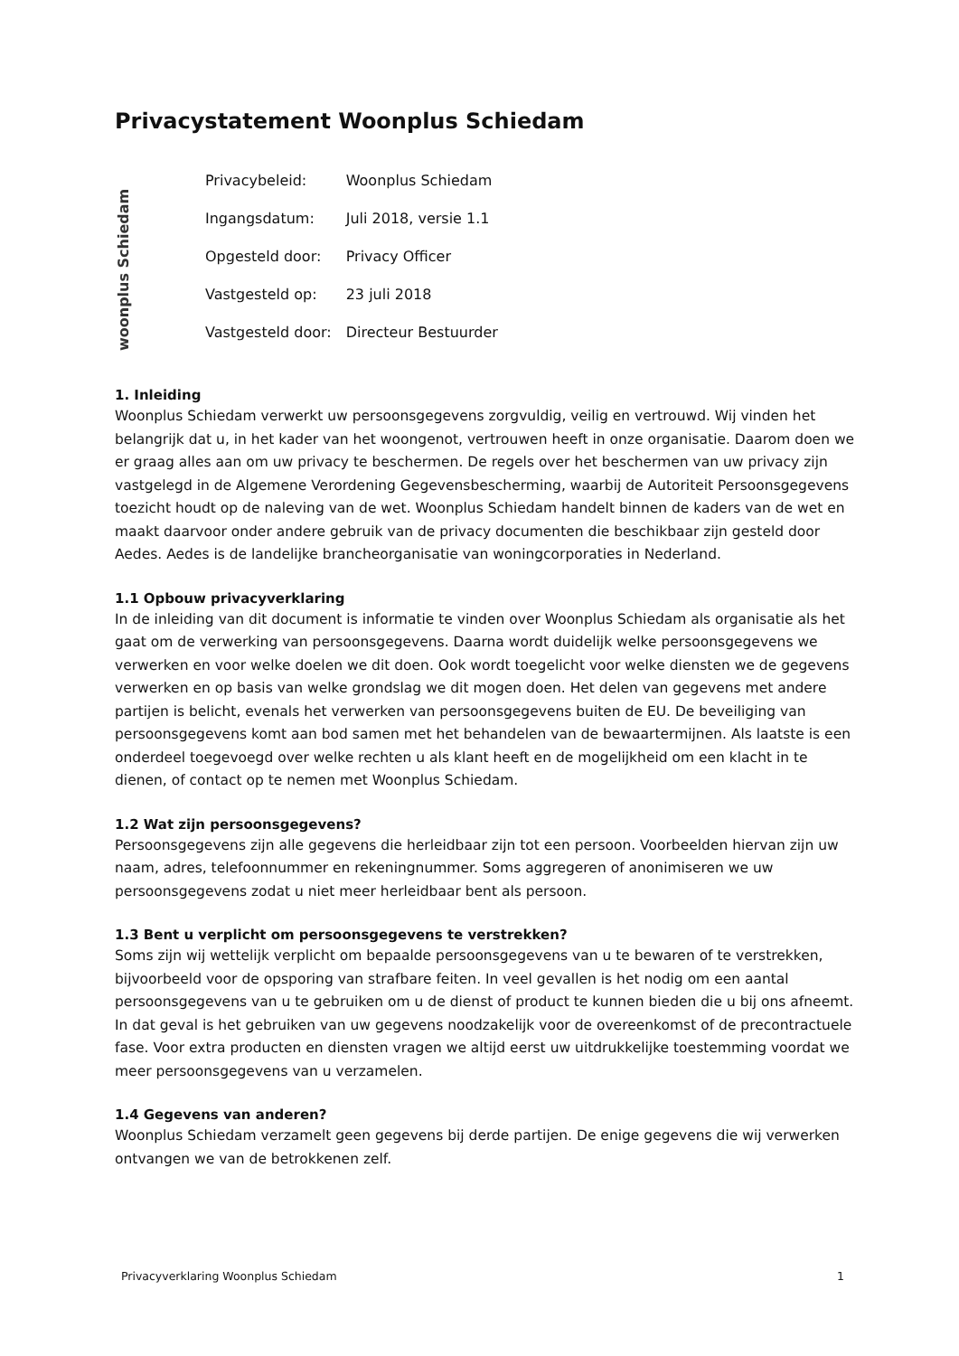Privacystatement Woonplus Schiedam
woonplus Schiedam
| Privacybeleid: | Woonplus Schiedam |
| Ingangsdatum: | Juli 2018, versie 1.1 |
| Opgesteld door: | Privacy Officer |
| Vastgesteld op: | 23 juli 2018 |
| Vastgesteld door: | Directeur Bestuurder |
1. Inleiding
Woonplus Schiedam verwerkt uw persoonsgegevens zorgvuldig, veilig en vertrouwd. Wij vinden het belangrijk dat u, in het kader van het woongenot, vertrouwen heeft in onze organisatie. Daarom doen we er graag alles aan om uw privacy te beschermen. De regels over het beschermen van uw privacy zijn vastgelegd in de Algemene Verordening Gegevensbescherming, waarbij de Autoriteit Persoonsgegevens toezicht houdt op de naleving van de wet. Woonplus Schiedam handelt binnen de kaders van de wet en maakt daarvoor onder andere gebruik van de privacy documenten die beschikbaar zijn gesteld door Aedes. Aedes is de landelijke brancheorganisatie van woningcorporaties in Nederland.
1.1 Opbouw privacyverklaring
In de inleiding van dit document is informatie te vinden over Woonplus Schiedam als organisatie als het gaat om de verwerking van persoonsgegevens. Daarna wordt duidelijk welke persoonsgegevens we verwerken en voor welke doelen we dit doen. Ook wordt toegelicht voor welke diensten we de gegevens verwerken en op basis van welke grondslag we dit mogen doen. Het delen van gegevens met andere partijen is belicht, evenals het verwerken van persoonsgegevens buiten de EU. De beveiliging van persoonsgegevens komt aan bod samen met het behandelen van de bewaartermijnen. Als laatste is een onderdeel toegevoegd over welke rechten u als klant heeft en de mogelijkheid om een klacht in te dienen, of contact op te nemen met Woonplus Schiedam.
1.2 Wat zijn persoonsgegevens?
Persoonsgegevens zijn alle gegevens die herleidbaar zijn tot een persoon. Voorbeelden hiervan zijn uw naam, adres, telefoonnummer en rekeningnummer. Soms aggregeren of anonimiseren we uw persoonsgegevens zodat u niet meer herleidbaar bent als persoon.
1.3 Bent u verplicht om persoonsgegevens te verstrekken?
Soms zijn wij wettelijk verplicht om bepaalde persoonsgegevens van u te bewaren of te verstrekken, bijvoorbeeld voor de opsporing van strafbare feiten. In veel gevallen is het nodig om een aantal persoonsgegevens van u te gebruiken om u de dienst of product te kunnen bieden die u bij ons afneemt. In dat geval is het gebruiken van uw gegevens noodzakelijk voor de overeenkomst of de precontractuele fase. Voor extra producten en diensten vragen we altijd eerst uw uitdrukkelijke toestemming voordat we meer persoonsgegevens van u verzamelen.
1.4 Gegevens van anderen?
Woonplus Schiedam verzamelt geen gegevens bij derde partijen. De enige gegevens die wij verwerken ontvangen we van de betrokkenen zelf.
Privacyverklaring Woonplus Schiedam 1